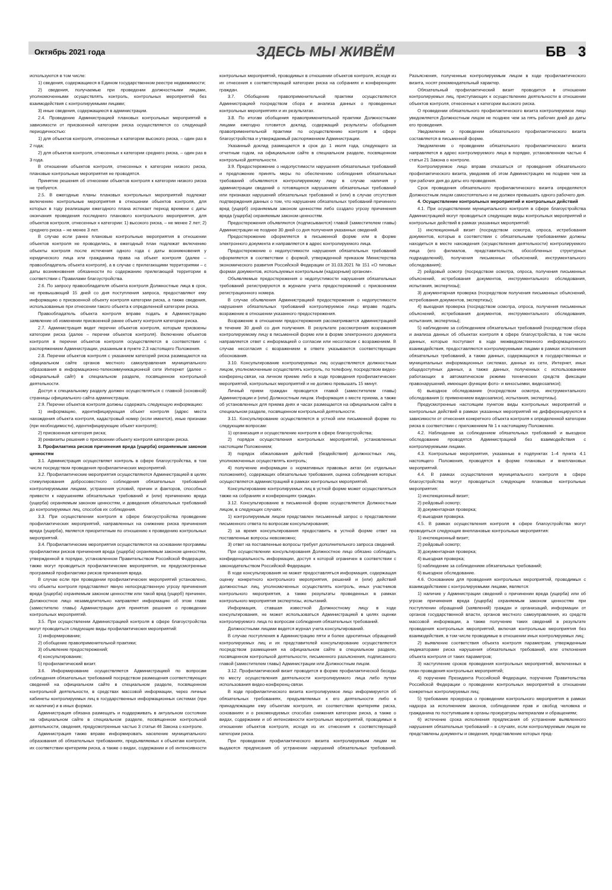Октябрь 2021 года ЗДЕСЬ МЫ ЖИВЁМ БВ 3
используются в том числе:
1) сведения, содержащиеся в Едином государственном реестре недвижимости;
2) сведения, получаемые при проведении должностными лицами, уполномоченными осуществлять контроль, контрольных мероприятий без взаимодействия с контролируемыми лицами;
3) иные сведения, содержащиеся в администрации.
2.4. Проведение Администрацией плановых контрольных мероприятий в зависимости от присвоенной категории риска осуществляется со следующей периодичностью:
1) для объектов контроля, отнесенных к категории высокого риска, – один раз в 2 года;
2) для объектов контроля, отнесенных к категории среднего риска, – один раз в 3 года.
В отношении объектов контроля, отнесенных к категории низкого риска, плановые контрольные мероприятия не проводятся.
Принятие решения об отнесении объектов контроля к категории низкого риска не требуется.
2.5. В ежегодные планы плановых контрольных мероприятий подлежат включению контрольные мероприятия в отношении объектов контроля, для которых в году реализации ежегодного плана истекает период времени с даты окончания проведения последнего планового контрольного мероприятия, для объектов контроля, отнесенных к категории: 1) высокого риска, – не менее 2 лет; 2) среднего риска – не менее 3 лет.
В случае если ранее плановые контрольные мероприятия в отношении объектов контроля не проводились, в ежегодный план подлежат включению объекты контроля после истечения одного года с даты возникновения у юридического лица или гражданина права на объект контроля (далее – правообладатель объекта контроля), а в случае с прилегающими территориями – с даты возникновения обязанности по содержанию прилегающей территории в соответствии с Правилами благоустройства.
2.6. По запросу правообладателя объекта контроля Должностные лица в срок, не превышающий 15 дней со дня поступления запроса, предоставляют ему информацию о присвоенной объекту контроля категории риска, а также сведения, использованные при отнесении такого объекта к определенной категории риска.
Правообладатель объекта контроля вправе подать в Администрацию заявление об изменении присвоенной ранее объекту контроля категории риска.
2.7. Администрация ведет перечни объектов контроля, которым присвоены категории риска (далее – перечни объектов контроля). Включение объектов контроля в перечни объектов контроля осуществляется в соответствии с распоряжением Администрации, указанным в пункте 2.3 настоящего Положения.
2.8. Перечни объектов контроля с указанием категорий риска размещаются на официальном сайте органов местного самоуправления муниципального образования в информационно-телекоммуникационной сети Интернет (далее – официальный сайт) в специальном разделе, посвященном контрольной деятельности.
Доступ к специальному разделу должен осуществляться с главной (основной) страницы официального сайта администрации.
2.9. Перечни объектов контроля должны содержать следующую информацию:
1) информацию, идентифицирующая объект контроля (адрес места нахождения объекта контроля, кадастровый номер (если имеется), иные признаки (при необходимости), идентифицирующие объект контроля);
2) присвоенная категория риска;
3) реквизиты решения о присвоении объекту контроля категории риска.
3. Профилактика рисков причинения вреда (ущерба) охраняемым законом ценностям
3.1. Администрация осуществляет контроль в сфере благоустройства, в том числе посредством проведения профилактических мероприятий.
3.2. Профилактические мероприятия осуществляются Администрацией в целях стимулирования добросовестного соблюдения обязательных требований контролируемыми лицами, устранения условий, причин и факторов, способных привести к нарушениям обязательных требований и (или) причинению вреда (ущерба) охраняемым законом ценностям, и доведения обязательных требований до контролируемых лиц, способов их соблюдения.
3.3. При осуществлении контроля в сфере благоустройства проведение профилактических мероприятий, направленных на снижение риска причинения вреда (ущерба), является приоритетным по отношению к проведению контрольных мероприятий.
3.4. Профилактические мероприятия осуществляются на основании программы профилактики рисков причинения вреда (ущерба) охраняемым законом ценностям, утвержденной в порядке, установленном Правительством Российской Федерации, также могут проводиться профилактические мероприятия, не предусмотренные программой профилактики рисков причинения вреда.
В случае если при проведении профилактических мероприятий установлено, что объекты контроля представляют явную непосредственную угрозу причинения вреда (ущерба) охраняемым законом ценностям или такой вред (ущерб) причинен, Должностное лицо незамедлительно направляет информацию об этом главе (заместителю главы) Администрации для принятия решения о проведении контрольных мероприятий.
3.5. При осуществлении Администрацией контроля в сфере благоустройства могут проводиться следующие виды профилактических мероприятий:
1) информирование;
2) обобщение правоприменительной практики;
3) объявление предостережений;
4) консультирование;
5) профилактический визит.
3.6. Информирование осуществляется Администрацией по вопросам соблюдения обязательных требований посредством размещения соответствующих сведений на официальном сайте в специальном разделе, посвященном контрольной деятельности, в средствах массовой информации, через личные кабинеты контролируемых лиц в государственных информационных системах (при их наличии) и в иных формах.
Администрация обязана размещать и поддерживать в актуальном состоянии на официальном сайте в специальном разделе, посвященном контрольной деятельности, сведения, предусмотренные частью 3 статьи 46 Закона о контроле.
Администрация также вправе информировать население муниципального образования об обязательных требованиях, предъявляемых к объектам контроля, их соответствии критериям риска, а также о видах, содержании и об интенсивности контрольных мероприятий, проводимых в отношении объектов контроля, исходя из их отнесения к соответствующей категории риска на собраниях и конференциях граждан.
3.7. Обобщение правоприменительной практики осуществляется Администрацией посредством сбора и анализа данных о проведенных контрольных мероприятиях и их результатах.
3.8. По итогам обобщения правоприменительной практики Должностными лицами ежегодно готовится доклад, содержащий результаты обобщения правоприменительной практики по осуществлению контроля в сфере благоустройства и утверждаемый распоряжением Администрации.
Указанный доклад размещается в срок до 1 июля года, следующего за отчетным годом, на официальном сайте в специальном разделе, посвященном контрольной деятельности.
3.9. Предостережение о недопустимости нарушения обязательных требований и предложение принять меры по обеспечению соблюдения обязательных требований объявляются контролируемому лицу в случае наличия у администрации сведений о готовящихся нарушениях обязательных требований или признаках нарушений обязательных требований и (или) в случае отсутствия подтверждения данных о том, что нарушение обязательных требований причинило вред (ущерб) охраняемым законом ценностям либо создало угрозу причинения вреда (ущерба) охраняемым законом ценностям.
Предостережения объявляются (подписываются) главой (заместителем главы) Администрации не позднее 30 дней со дня получения указанных сведений.
Предостережение оформляется в письменной форме или в форме электронного документа и направляется в адрес контролируемого лица.
Предостережение о недопустимости нарушения обязательных требований оформляется в соответствии с формой, утвержденной приказом Министерства экономического развития Российской Федерации от 31.03.2021 № 151 «О типовых формах документов, используемых контрольным (надзорным) органом».
Объявляемые предостережения о недопустимости нарушения обязательных требований регистрируются в журнале учета предостережений с присвоением регистрационного номера.
В случае объявления Администрацией предостережения о недопустимости нарушения обязательных требований контролируемое лицо вправе подать возражение в отношении указанного предостережения.
Возражение в отношении предостережения рассматривается администрацией в течение 30 дней со дня получения. В результате рассмотрения возражения контролируемому лицу в письменной форме или в форме электронного документа направляется ответ с информацией о согласии или несогласии с возражением. В случае несогласия с возражением в ответе указываются соответствующие обоснования.
3.10. Консультирование контролируемых лиц осуществляется должностным лицом, уполномоченным осуществлять контроль, по телефону, посредством видео-конференц-связи, на личном приеме либо в ходе проведения профилактических мероприятий, контрольных мероприятий и не должно превышать 15 минут.
Личный прием граждан проводится главой (заместителем главы) Администрации и (или) Должностным лицом. Информация о месте приема, а также об установленных для приема днях и часах размещается на официальном сайте в специальном разделе, посвященном контрольной деятельности.
3.11. Консультирование осуществляется в устной или письменной форме по следующим вопросам:
1) организация и осуществление контроля в сфере благоустройства;
2) порядок осуществления контрольных мероприятий, установленных настоящим Положением;
3) порядок обжалования действий (бездействия) должностных лиц, уполномоченных осуществлять контроль;
4) получение информации о нормативных правовых актах (их отдельных положениях), содержащих обязательные требования, оценка соблюдения которых осуществляется администрацией в рамках контрольных мероприятий.
Консультирование контролируемых лиц в устной форме может осуществляться также на собраниях и конференциях граждан.
3.12. Консультирование в письменной форме осуществляется Должностным лицом, в следующих случаях:
1) контролируемым лицом представлен письменный запрос о представлении письменного ответа по вопросам консультирования;
2) за время консультирования предоставить в устной форме ответ на поставленные вопросы невозможно;
3) ответ на поставленные вопросы требует дополнительного запроса сведений.
При осуществлении консультирования Должностное лицо обязано соблюдать конфиденциальность информации, доступ к которой ограничен в соответствии с законодательством Российской Федерации.
В ходе консультирования не может предоставляться информация, содержащая оценку конкретного контрольного мероприятия, решений и (или) действий должностных лиц, уполномоченных осуществлять контроль, иных участников контрольного мероприятия, а также результаты проведенных в рамках контрольного мероприятия экспертизы, испытаний.
Информация, ставшая известной Должностному лицу в ходе консультирования, не может использоваться Администрацией в целях оценки контролируемого лица по вопросам соблюдения обязательных требований.
Должностными лицами ведется журнал учета консультирований.
В случае поступления в Администрацию пяти и более однотипных обращений контролируемых лиц и их представителей консультирование осуществляется посредством размещения на официальном сайте в специальном разделе, посвященном контрольной деятельности, письменного разъяснения, подписанного главой (заместителем главы) Администрации или Должностным лицом.
3.12. Профилактический визит проводится в форме профилактической беседы по месту осуществления деятельности контролируемого лица либо путем использования видео-конференц-связи.
В ходе профилактического визита контролируемое лицо информируется об обязательных требованиях, предъявляемых к его деятельности либо к принадлежащим ему объектам контроля, их соответствии критериям риска, основаниях и о рекомендуемых способах снижения категории риска, а также о видах, содержании и об интенсивности контрольных мероприятий, проводимых в отношении объектов контроля, исходя из их отнесения к соответствующей категории риска.
При проведении профилактического визита контролируемым лицам не выдаются предписания об устранении нарушений обязательных требований. Разъяснения, полученные контролируемым лицом в ходе профилактического визита, носят рекомендательный характер.
Обязательный профилактический визит проводится в отношении контролируемых лиц, приступающих к осуществлению деятельности в отношении объектов контроля, отнесенных к категории высокого риска.
О проведении обязательного профилактического визита контролируемое лицо уведомляется Должностным лицом не позднее чем за пять рабочих дней до даты его проведения.
Уведомление о проведении обязательного профилактического визита составляется в письменной форме.
Уведомление о проведении обязательного профилактического визита направляется в адрес контролируемого лица в порядке, установленном частью 4 статьи 21 Закона о контроле.
Контролируемое лицо вправе отказаться от проведения обязательного профилактического визита, уведомив об этом Администрацию не позднее чем за три рабочих дня до даты его проведения.
Срок проведения обязательного профилактического визита определяется Должностным лицом самостоятельно и не должен превышать одного рабочего дня.
4. Осуществление контрольных мероприятий и контрольных действий
4.1. При осуществлении муниципального контроля в сфере благоустройства Администрацией могут проводиться следующие виды контрольных мероприятий и контрольных действий в рамках указанных мероприятий:
1) инспекционный визит (посредством осмотра, опроса, истребования документов, которые в соответствии с обязательными требованиями должны находиться в месте нахождения (осуществления деятельности) контролируемого лица (его филиалов, представительств, обособленных структурных подразделений), получения письменных объяснений, инструментального обследования);
2) рейдовый осмотр (посредством осмотра, опроса, получения письменных объяснений, истребования документов, инструментального обследования, испытания, экспертизы);
3) документарная проверка (посредством получения письменных объяснений, истребования документов, экспертизы);
4) выездная проверка (посредством осмотра, опроса, получения письменных объяснений, истребования документов, инструментального обследования, испытания, экспертизы);
5) наблюдение за соблюдением обязательных требований (посредством сбора и анализа данных об объектах контроля в сфере благоустройства, в том числе данных, которые поступают в ходе межведомственного информационного взаимодействия, предоставляются контролируемыми лицами в рамках исполнения обязательных требований, а также данных, содержащихся в государственных и муниципальных информационных системах, данных из сети, Интернет, иных общедоступных данных, а также данных, полученных с использованием работающих в автоматическом режиме технических средств фиксации правонарушений, имеющих функции фото- и киносъемки, видеозаписи);
6) выездное обследование (посредством осмотра, инструментального обследования (с применением видеозаписи), испытания, экспертизы).
Предусмотренные настоящим пунктом виды контрольных мероприятий и контрольных действий в рамках указанных мероприятий не дифференцируются в зависимости от отнесения конкретного объекта контроля к определенной категории риска в соответствии с приложением № 1 к настоящему Положению.
4.2. Наблюдение за соблюдением обязательных требований и выездное обследование проводятся Администрацией без взаимодействия с контролируемыми лицами.
4.3. Контрольные мероприятия, указанные в подпунктах 1–4 пункта 4.1 настоящего Положения, проводятся в форме плановых и внеплановых мероприятий.
4.4. В рамках осуществления муниципального контроля в сфере благоустройства могут проводиться следующие плановые контрольные мероприятия:
1) инспекционный визит;
2) рейдовый осмотр;
3) документарная проверка;
4) выездная проверка.
4.5. В рамках осуществления контроля в сфере благоустройства могут проводиться следующие внеплановые контрольные мероприятия:
1) инспекционный визит;
2) рейдовый осмотр;
3) документарная проверка;
4) выездная проверка;
5) наблюдение за соблюдением обязательных требований;
6) выездное обследование.
4.6. Основанием для проведения контрольных мероприятий, проводимых с взаимодействием с контролируемыми лицами, является:
1) наличие у Администрации сведений о причинении вреда (ущерба) или об угрозе причинения вреда (ущерба) охраняемым законом ценностям при поступлении обращений (заявлений) граждан и организаций, информации от органов государственной власти, органов местного самоуправления, из средств массовой информации, а также получение таких сведений в результате проведения контрольных мероприятий, включая контрольные мероприятия без взаимодействия, в том числе проводимые в отношении иных контролируемых лиц;
2) выявление соответствия объекта контроля параметрам, утвержденным индикаторами риска нарушения обязательных требований, или отклонения объекта контроля от таких параметров;
3) наступление сроков проведения контрольных мероприятий, включенных в план проведения контрольных мероприятий;
4) поручение Президента Российской Федерации, поручение Правительства Российской Федерации о проведении контрольных мероприятий в отношении конкретных контролируемых лиц;
5) требование прокурора о проведении контрольного мероприятия в рамках надзора за исполнением законов, соблюдением прав и свобод человека и гражданина по поступившим в органы прокуратуры материалам и обращениям;
6) истечение срока исполнения предписания об устранении выявленного нарушения обязательных требований – в случаях, если контролируемым лицом не представлены документы и сведения, представление которых пред-